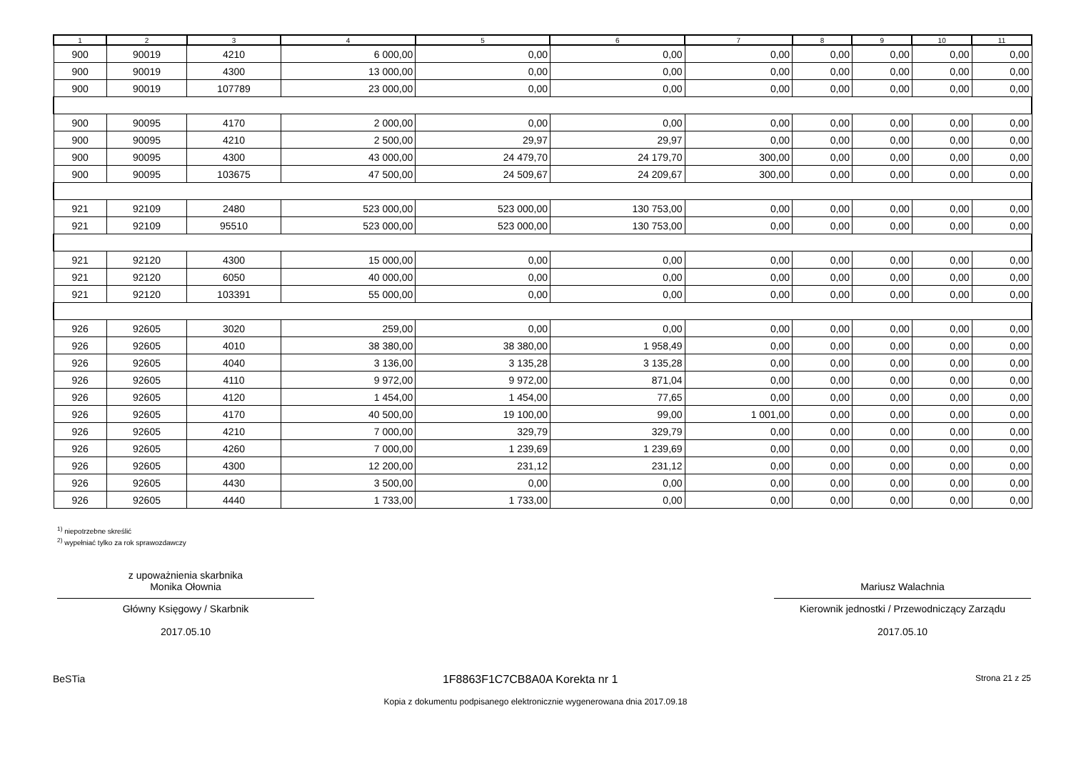| 1 | 2 | 3 | 4 | 5 | 6 | 7 | 8 | 9 | 10 | 11 |
| --- | --- | --- | --- | --- | --- | --- | --- | --- | --- | --- |
| 900 | 90019 | 4210 | 6 000,00 | 0,00 | 0,00 | 0,00 | 0,00 | 0,00 | 0,00 | 0,00 |
| 900 | 90019 | 4300 | 13 000,00 | 0,00 | 0,00 | 0,00 | 0,00 | 0,00 | 0,00 | 0,00 |
| 900 | 90019 | 107789 | 23 000,00 | 0,00 | 0,00 | 0,00 | 0,00 | 0,00 | 0,00 | 0,00 |
| 900 | 90095 | 4170 | 2 000,00 | 0,00 | 0,00 | 0,00 | 0,00 | 0,00 | 0,00 | 0,00 |
| 900 | 90095 | 4210 | 2 500,00 | 29,97 | 29,97 | 0,00 | 0,00 | 0,00 | 0,00 | 0,00 |
| 900 | 90095 | 4300 | 43 000,00 | 24 479,70 | 24 179,70 | 300,00 | 0,00 | 0,00 | 0,00 | 0,00 |
| 900 | 90095 | 103675 | 47 500,00 | 24 509,67 | 24 209,67 | 300,00 | 0,00 | 0,00 | 0,00 | 0,00 |
| 921 | 92109 | 2480 | 523 000,00 | 523 000,00 | 130 753,00 | 0,00 | 0,00 | 0,00 | 0,00 | 0,00 |
| 921 | 92109 | 95510 | 523 000,00 | 523 000,00 | 130 753,00 | 0,00 | 0,00 | 0,00 | 0,00 | 0,00 |
| 921 | 92120 | 4300 | 15 000,00 | 0,00 | 0,00 | 0,00 | 0,00 | 0,00 | 0,00 | 0,00 |
| 921 | 92120 | 6050 | 40 000,00 | 0,00 | 0,00 | 0,00 | 0,00 | 0,00 | 0,00 | 0,00 |
| 921 | 92120 | 103391 | 55 000,00 | 0,00 | 0,00 | 0,00 | 0,00 | 0,00 | 0,00 | 0,00 |
| 926 | 92605 | 3020 | 259,00 | 0,00 | 0,00 | 0,00 | 0,00 | 0,00 | 0,00 | 0,00 |
| 926 | 92605 | 4010 | 38 380,00 | 38 380,00 | 1 958,49 | 0,00 | 0,00 | 0,00 | 0,00 | 0,00 |
| 926 | 92605 | 4040 | 3 136,00 | 3 135,28 | 3 135,28 | 0,00 | 0,00 | 0,00 | 0,00 | 0,00 |
| 926 | 92605 | 4110 | 9 972,00 | 9 972,00 | 871,04 | 0,00 | 0,00 | 0,00 | 0,00 | 0,00 |
| 926 | 92605 | 4120 | 1 454,00 | 1 454,00 | 77,65 | 0,00 | 0,00 | 0,00 | 0,00 | 0,00 |
| 926 | 92605 | 4170 | 40 500,00 | 19 100,00 | 99,00 | 1 001,00 | 0,00 | 0,00 | 0,00 | 0,00 |
| 926 | 92605 | 4210 | 7 000,00 | 329,79 | 329,79 | 0,00 | 0,00 | 0,00 | 0,00 | 0,00 |
| 926 | 92605 | 4260 | 7 000,00 | 1 239,69 | 1 239,69 | 0,00 | 0,00 | 0,00 | 0,00 | 0,00 |
| 926 | 92605 | 4300 | 12 200,00 | 231,12 | 231,12 | 0,00 | 0,00 | 0,00 | 0,00 | 0,00 |
| 926 | 92605 | 4430 | 3 500,00 | 0,00 | 0,00 | 0,00 | 0,00 | 0,00 | 0,00 | 0,00 |
| 926 | 92605 | 4440 | 1 733,00 | 1 733,00 | 0,00 | 0,00 | 0,00 | 0,00 | 0,00 | 0,00 |
<sup>1)</sup> niepotrzebne skreślić
<sup>2)</sup> wypełniać tylko za rok sprawozdawczy
z upoważnienia skarbnika
Monika Ołownia
Główny Księgowy / Skarbnik
2017.05.10
Mariusz Walachnia
Kierownik jednostki / Przewodniczący Zarządu
2017.05.10
BeSTia 1F8863F1C7CB8A0A Korekta nr 1 Strona 21 z 25
Kopia z dokumentu podpisanego elektronicznie wygenerowana dnia 2017.09.18